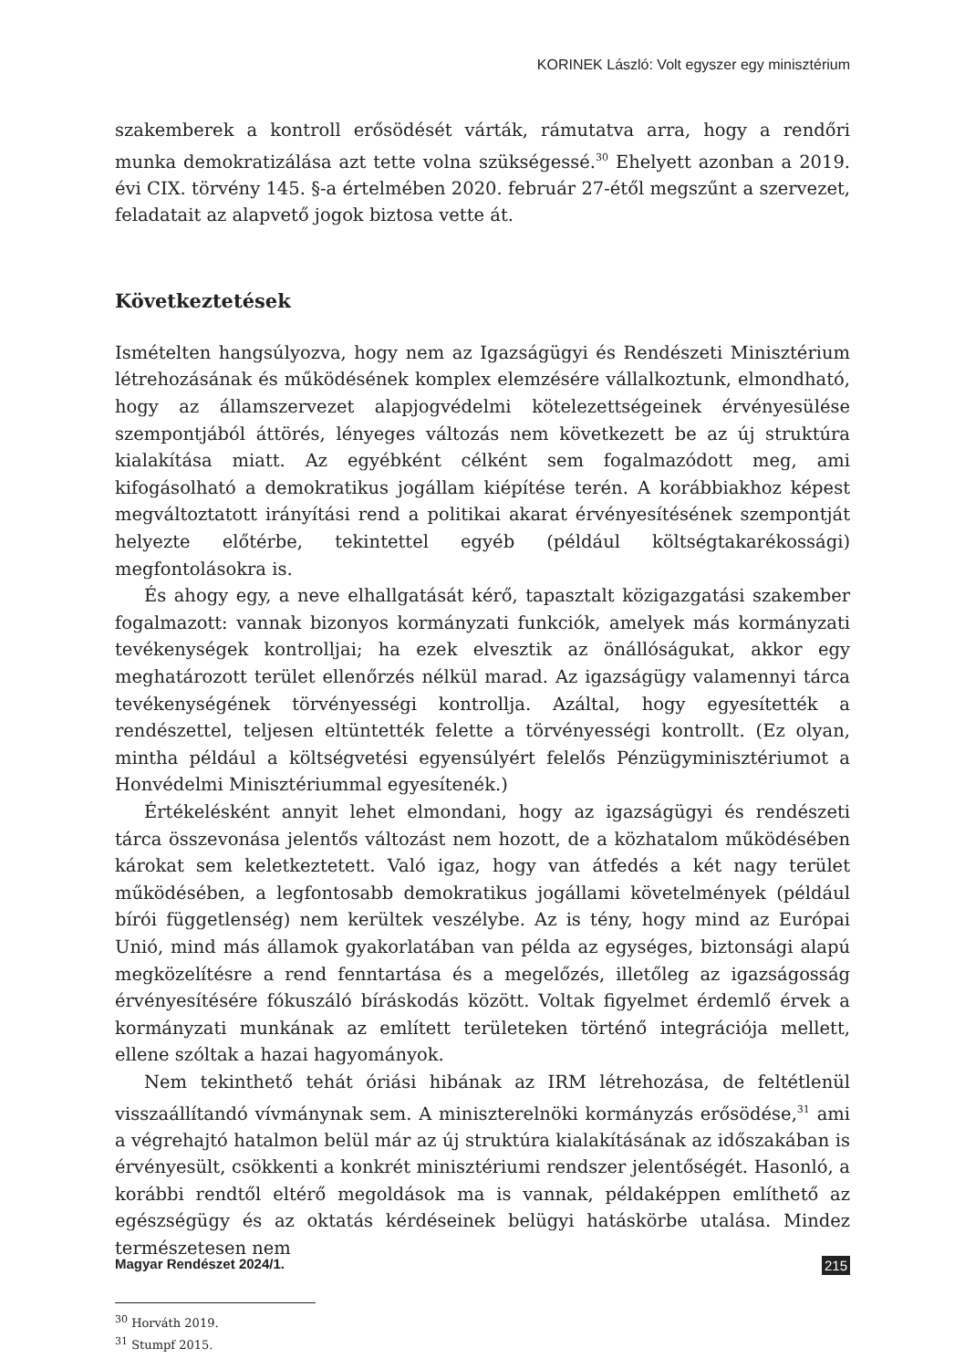KORINEK László: Volt egyszer egy minisztérium
szakemberek a kontroll erősödését várták, rámutatva arra, hogy a rendőri munka demokratizálása azt tette volna szükségessé.<sup>30</sup> Ehelyett azonban a 2019. évi CIX. törvény 145. §-a értelmében 2020. február 27-étől megszűnt a szervezet, feladatait az alapvető jogok biztosa vette át.
Következtetések
Ismételten hangsúlyozva, hogy nem az Igazságügyi és Rendészeti Minisztérium létrehozásának és működésének komplex elemzésére vállalkoztunk, elmondható, hogy az államszervezet alapjogvédelmi kötelezettségeinek érvényesülése szempontjából áttörés, lényeges változás nem következett be az új struktúra kialakítása miatt. Az egyébként célként sem fogalmazódott meg, ami kifogásolható a demokratikus jogállam kiépítése terén. A korábbiakhoz képest megváltoztatott irányítási rend a politikai akarat érvényesítésének szempontját helyezte előtérbe, tekintettel egyéb (például költségtakarékossági) megfontolásokra is.
És ahogy egy, a neve elhallgatását kérő, tapasztalt közigazgatási szakember fogalmazott: vannak bizonyos kormányzati funkciók, amelyek más kormányzati tevékenységek kontrolljai; ha ezek elvesztik az önállóságukat, akkor egy meghatározott terület ellenőrzés nélkül marad. Az igazságügy valamennyi tárca tevékenységének törvényességi kontrollja. Azáltal, hogy egyesítették a rendészettel, teljesen eltüntették felette a törvényességi kontrollt. (Ez olyan, mintha például a költségvetési egyensúlyért felelős Pénzügyminisztériumot a Honvédelmi Minisztériummal egyesítenék.)
Értékelésként annyit lehet elmondani, hogy az igazságügyi és rendészeti tárca összevonása jelentős változást nem hozott, de a közhatalom működésében károkat sem keletkeztetett. Való igaz, hogy van átfedés a két nagy terület működésében, a legfontosabb demokratikus jogállami követelmények (például bírói függetlenség) nem kerültek veszélybe. Az is tény, hogy mind az Európai Unió, mind más államok gyakorlatában van példa az egységes, biztonsági alapú megközelítésre a rend fenntartása és a megelőzés, illetőleg az igazságosság érvényesítésére fókuszáló bíráskodás között. Voltak figyelmet érdemlő érvek a kormányzati munkának az említett területeken történő integrációja mellett, ellene szóltak a hazai hagyományok.
Nem tekinthető tehát óriási hibának az IRM létrehozása, de feltétlenül visszaállítandó vívmánynak sem. A miniszterelnöki kormányzás erősödése,<sup>31</sup> ami a végrehajtó hatalmon belül már az új struktúra kialakításának az időszakában is érvényesült, csökkenti a konkrét minisztériumi rendszer jelentőségét. Hasonló, a korábbi rendtől eltérő megoldások ma is vannak, példaképpen említhető az egészségügy és az oktatás kérdéseinek belügyi hatáskörbe utalása. Mindez természetesen nem
<sup>30</sup> Horváth 2019.
<sup>31</sup> Stumpf 2015.
Magyar Rendészet 2024/1. 215